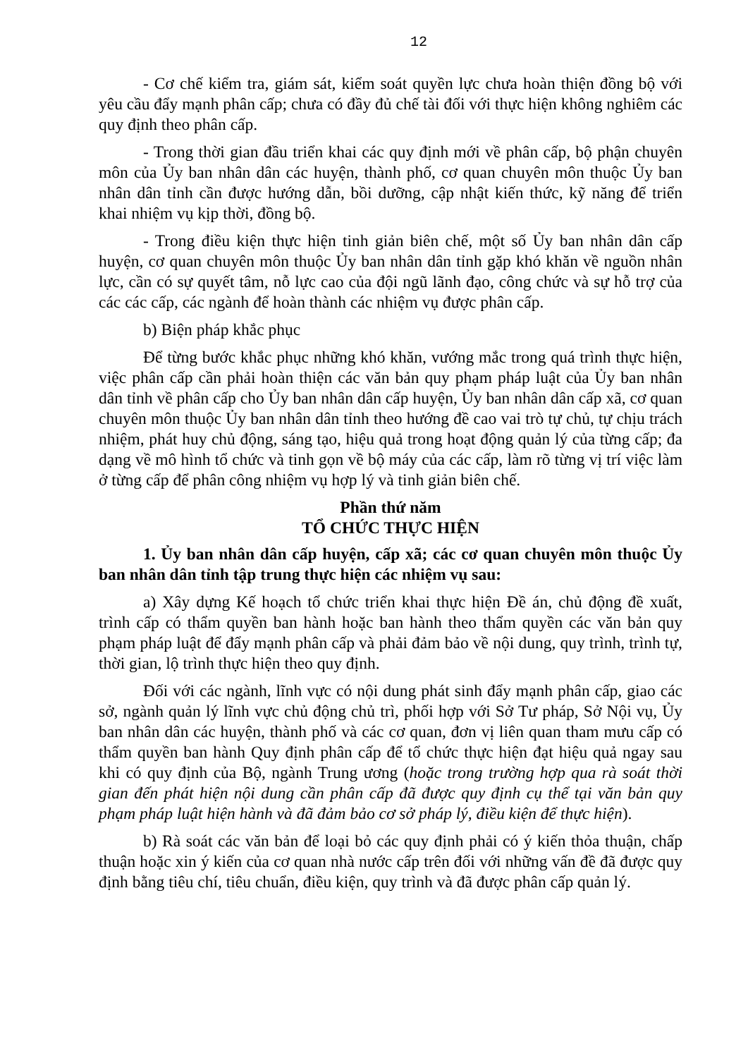12
- Cơ chế kiểm tra, giám sát, kiểm soát quyền lực chưa hoàn thiện đồng bộ với yêu cầu đẩy mạnh phân cấp; chưa có đầy đủ chế tài đối với thực hiện không nghiêm các quy định theo phân cấp.
- Trong thời gian đầu triển khai các quy định mới về phân cấp, bộ phận chuyên môn của Ủy ban nhân dân các huyện, thành phố, cơ quan chuyên môn thuộc Ủy ban nhân dân tỉnh cần được hướng dẫn, bồi dưỡng, cập nhật kiến thức, kỹ năng để triển khai nhiệm vụ kịp thời, đồng bộ.
- Trong điều kiện thực hiện tinh giản biên chế, một số Ủy ban nhân dân cấp huyện, cơ quan chuyên môn thuộc Ủy ban nhân dân tỉnh gặp khó khăn về nguồn nhân lực, cần có sự quyết tâm, nỗ lực cao của đội ngũ lãnh đạo, công chức và sự hỗ trợ của các các cấp, các ngành để hoàn thành các nhiệm vụ được phân cấp.
b) Biện pháp khắc phục
Để từng bước khắc phục những khó khăn, vướng mắc trong quá trình thực hiện, việc phân cấp cần phải hoàn thiện các văn bản quy phạm pháp luật của Ủy ban nhân dân tỉnh về phân cấp cho Ủy ban nhân dân cấp huyện, Ủy ban nhân dân cấp xã, cơ quan chuyên môn thuộc Ủy ban nhân dân tỉnh theo hướng đề cao vai trò tự chủ, tự chịu trách nhiệm, phát huy chủ động, sáng tạo, hiệu quả trong hoạt động quản lý của từng cấp; đa dạng về mô hình tổ chức và tinh gọn về bộ máy của các cấp, làm rõ từng vị trí việc làm ở từng cấp để phân công nhiệm vụ hợp lý và tinh giản biên chế.
Phần thứ năm
TỔ CHỨC THỰC HIỆN
1. Ủy ban nhân dân cấp huyện, cấp xã; các cơ quan chuyên môn thuộc Ủy ban nhân dân tỉnh tập trung thực hiện các nhiệm vụ sau:
a) Xây dựng Kế hoạch tổ chức triển khai thực hiện Đề án, chủ động đề xuất, trình cấp có thẩm quyền ban hành hoặc ban hành theo thẩm quyền các văn bản quy phạm pháp luật để đẩy mạnh phân cấp và phải đảm bảo về nội dung, quy trình, trình tự, thời gian, lộ trình thực hiện theo quy định.
Đối với các ngành, lĩnh vực có nội dung phát sinh đẩy mạnh phân cấp, giao các sở, ngành quản lý lĩnh vực chủ động chủ trì, phối hợp với Sở Tư pháp, Sở Nội vụ, Ủy ban nhân dân các huyện, thành phố và các cơ quan, đơn vị liên quan tham mưu cấp có thẩm quyền ban hành Quy định phân cấp để tổ chức thực hiện đạt hiệu quả ngay sau khi có quy định của Bộ, ngành Trung ương (hoặc trong trường hợp qua rà soát thời gian đến phát hiện nội dung cần phân cấp đã được quy định cụ thể tại văn bản quy phạm pháp luật hiện hành và đã đảm bảo cơ sở pháp lý, điều kiện để thực hiện).
b) Rà soát các văn bản để loại bỏ các quy định phải có ý kiến thỏa thuận, chấp thuận hoặc xin ý kiến của cơ quan nhà nước cấp trên đối với những vấn đề đã được quy định bằng tiêu chí, tiêu chuẩn, điều kiện, quy trình và đã được phân cấp quản lý.